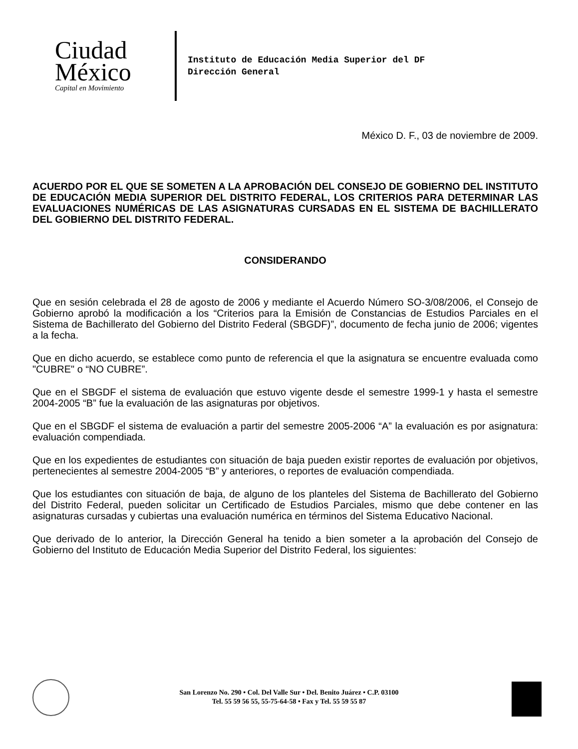Ciudad
México
Capital en Movimiento
Instituto de Educación Media Superior del DF
Dirección General
México D. F., 03 de noviembre de 2009.
ACUERDO POR EL QUE SE SOMETEN A LA APROBACIÓN DEL CONSEJO DE GOBIERNO DEL INSTITUTO DE EDUCACIÓN MEDIA SUPERIOR DEL DISTRITO FEDERAL, LOS CRITERIOS PARA DETERMINAR LAS EVALUACIONES NUMÉRICAS DE LAS ASIGNATURAS CURSADAS EN EL SISTEMA DE BACHILLERATO DEL GOBIERNO DEL DISTRITO FEDERAL.
CONSIDERANDO
Que en sesión celebrada el 28 de agosto de 2006 y mediante el Acuerdo Número SO-3/08/2006, el Consejo de Gobierno aprobó la modificación a los “Criterios para la Emisión de Constancias de Estudios Parciales en el Sistema de Bachillerato del Gobierno del Distrito Federal (SBGDF)”, documento de fecha junio de 2006; vigentes a la fecha.
Que en dicho acuerdo, se establece como punto de referencia el que la asignatura se encuentre evaluada como "CUBRE" o “NO CUBRE”.
Que en el SBGDF el sistema de evaluación que estuvo vigente desde el semestre 1999-1 y hasta el semestre 2004-2005 “B” fue la evaluación de las asignaturas por objetivos.
Que en el SBGDF el sistema de evaluación a partir del semestre 2005-2006 “A” la evaluación es por asignatura: evaluación compendiada.
Que en los expedientes de estudiantes con situación de baja pueden existir reportes de evaluación por objetivos, pertenecientes al semestre 2004-2005 “B” y anteriores, o reportes de evaluación compendiada.
Que los estudiantes con situación de baja, de alguno de los planteles del Sistema de Bachillerato del Gobierno del Distrito Federal, pueden solicitar un Certificado de Estudios Parciales, mismo que debe contener en las asignaturas cursadas y cubiertas una evaluación numérica en términos del Sistema Educativo Nacional.
Que derivado de lo anterior, la Dirección General ha tenido a bien someter a la aprobación del Consejo de Gobierno del Instituto de Educación Media Superior del Distrito Federal, los siguientes:
San Lorenzo No. 290 • Col. Del Valle Sur • Del. Benito Juárez • C.P. 03100
Tel. 55 59 56 55, 55-75-64-58 • Fax y Tel. 55 59 55 87